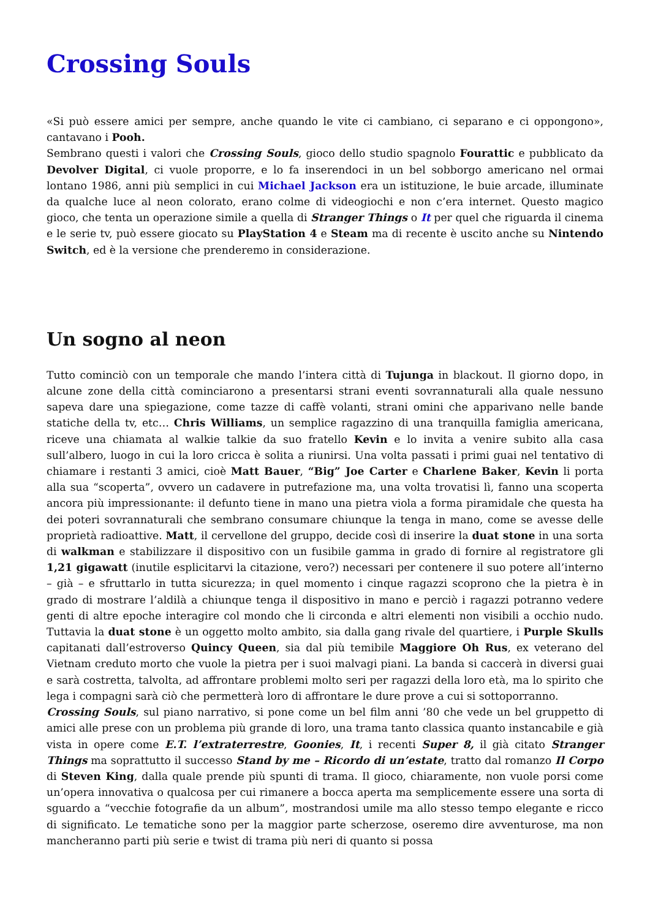Crossing Souls
«Si può essere amici per sempre, anche quando le vite ci cambiano, ci separano e ci oppongono», cantavano i Pooh.
Sembrano questi i valori che Crossing Souls, gioco dello studio spagnolo Fourattic e pubblicato da Devolver Digital, ci vuole proporre, e lo fa inserendoci in un bel sobborgo americano nel ormai lontano 1986, anni più semplici in cui Michael Jackson era un istituzione, le buie arcade, illuminate da qualche luce al neon colorato, erano colme di videogiochi e non c’era internet. Questo magico gioco, che tenta un operazione simile a quella di Stranger Things o It per quel che riguarda il cinema e le serie tv, può essere giocato su PlayStation 4 e Steam ma di recente è uscito anche su Nintendo Switch, ed è la versione che prenderemo in considerazione.
Un sogno al neon
Tutto cominciò con un temporale che mando l’intera città di Tujunga in blackout. Il giorno dopo, in alcune zone della città cominciarono a presentarsi strani eventi sovrannaturali alla quale nessuno sapeva dare una spiegazione, come tazze di caffè volanti, strani omini che apparivano nelle bande statiche della tv, etc… Chris Williams, un semplice ragazzino di una tranquilla famiglia americana, riceve una chiamata al walkie talkie da suo fratello Kevin e lo invita a venire subito alla casa sull’albero, luogo in cui la loro cricca è solita a riunirsi. Una volta passati i primi guai nel tentativo di chiamare i restanti 3 amici, cioè Matt Bauer, “Big” Joe Carter e Charlene Baker, Kevin li porta alla sua “scoperta”, ovvero un cadavere in putrefazione ma, una volta trovatisi lì, fanno una scoperta ancora più impressionante: il defunto tiene in mano una pietra viola a forma piramidale che questa ha dei poteri sovrannaturali che sembrano consumare chiunque la tenga in mano, come se avesse delle proprietà radioattive. Matt, il cervellone del gruppo, decide così di inserire la duat stone in una sorta di walkman e stabilizzare il dispositivo con un fusibile gamma in grado di fornire al registratore gli 1,21 gigawatt (inutile esplicitarvi la citazione, vero?) necessari per contenere il suo potere all’interno – già – e sfruttarlo in tutta sicurezza; in quel momento i cinque ragazzi scoprono che la pietra è in grado di mostrare l’aldilà a chiunque tenga il dispositivo in mano e perciò i ragazzi potranno vedere genti di altre epoche interagire col mondo che li circonda e altri elementi non visibili a occhio nudo. Tuttavia la duat stone è un oggetto molto ambito, sia dalla gang rivale del quartiere, i Purple Skulls capitanati dall’estroverso Quincy Queen, sia dal più temibile Maggiore Oh Rus, ex veterano del Vietnam creduto morto che vuole la pietra per i suoi malvagi piani. La banda si caccerà in diversi guai e sarà costretta, talvolta, ad affrontare problemi molto seri per ragazzi della loro età, ma lo spirito che lega i compagni sarà ciò che permetterà loro di affrontare le dure prove a cui si sottoporranno.
Crossing Souls, sul piano narrativo, si pone come un bel film anni ’80 che vede un bel gruppetto di amici alle prese con un problema più grande di loro, una trama tanto classica quanto instancabile e già vista in opere come E.T. l’extraterrestre, Goonies, It, i recenti Super 8, il già citato Stranger Things ma soprattutto il successo Stand by me – Ricordo di un’estate, tratto dal romanzo Il Corpo di Steven King, dalla quale prende più spunti di trama. Il gioco, chiaramente, non vuole porsi come un’opera innovativa o qualcosa per cui rimanere a bocca aperta ma semplicemente essere una sorta di sguardo a “vecchie fotografie da un album”, mostrandosi umile ma allo stesso tempo elegante e ricco di significato. Le tematiche sono per la maggior parte scherzose, oseremo dire avventurose, ma non mancheranno parti più serie e twist di trama più neri di quanto si possa